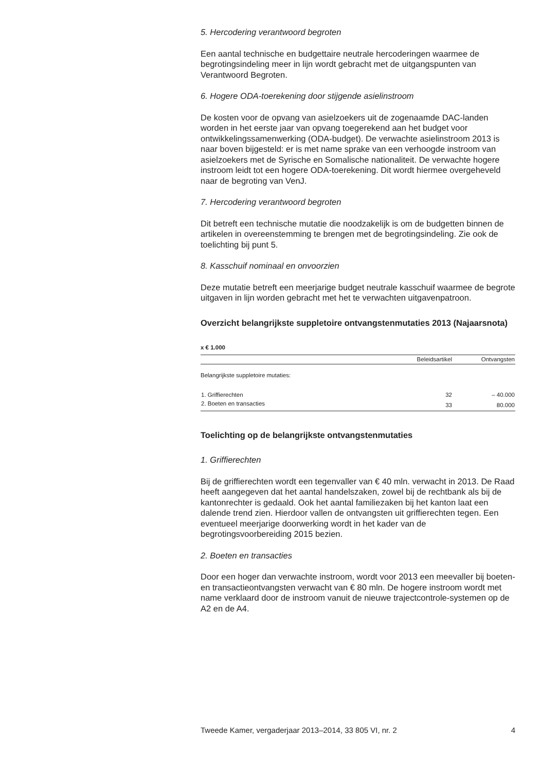5. Hercodering verantwoord begroten
Een aantal technische en budgettaire neutrale hercoderingen waarmee de begrotingsindeling meer in lijn wordt gebracht met de uitgangspunten van Verantwoord Begroten.
6. Hogere ODA-toerekening door stijgende asielinstroom
De kosten voor de opvang van asielzoekers uit de zogenaamde DAC-landen worden in het eerste jaar van opvang toegerekend aan het budget voor ontwikkelingssamenwerking (ODA-budget). De verwachte asielinstroom 2013 is naar boven bijgesteld: er is met name sprake van een verhoogde instroom van asielzoekers met de Syrische en Somalische nationaliteit. De verwachte hogere instroom leidt tot een hogere ODA-toerekening. Dit wordt hiermee overgeheveld naar de begroting van VenJ.
7. Hercodering verantwoord begroten
Dit betreft een technische mutatie die noodzakelijk is om de budgetten binnen de artikelen in overeenstemming te brengen met de begrotingsindeling. Zie ook de toelichting bij punt 5.
8. Kasschuif nominaal en onvoorzien
Deze mutatie betreft een meerjarige budget neutrale kasschuif waarmee de begrote uitgaven in lijn worden gebracht met het te verwachten uitgavenpatroon.
Overzicht belangrijkste suppletoire ontvangstenmutaties 2013 (Najaarsnota)
x € 1.000
| | Beleidsartikel | Ontvangsten |
| --- | --- | --- |
| Belangrijkste suppletoire mutaties: | | |
| 1. Griffierechten | 32 | – 40.000 |
| 2. Boeten en transacties | 33 | 80.000 |
Toelichting op de belangrijkste ontvangstenmutaties
1. Griffierechten
Bij de griffierechten wordt een tegenvaller van € 40 mln. verwacht in 2013. De Raad heeft aangegeven dat het aantal handelszaken, zowel bij de rechtbank als bij de kantonrechter is gedaald. Ook het aantal familiezaken bij het kanton laat een dalende trend zien. Hierdoor vallen de ontvangsten uit griffierechten tegen. Een eventueel meerjarige doorwerking wordt in het kader van de begrotingsvoorbereiding 2015 bezien.
2. Boeten en transacties
Door een hoger dan verwachte instroom, wordt voor 2013 een meevaller bij boeten- en transactieontvangsten verwacht van € 80 mln. De hogere instroom wordt met name verklaard door de instroom vanuit de nieuwe trajectcontrole-systemen op de A2 en de A4.
Tweede Kamer, vergaderjaar 2013–2014, 33 805 VI, nr. 2 4